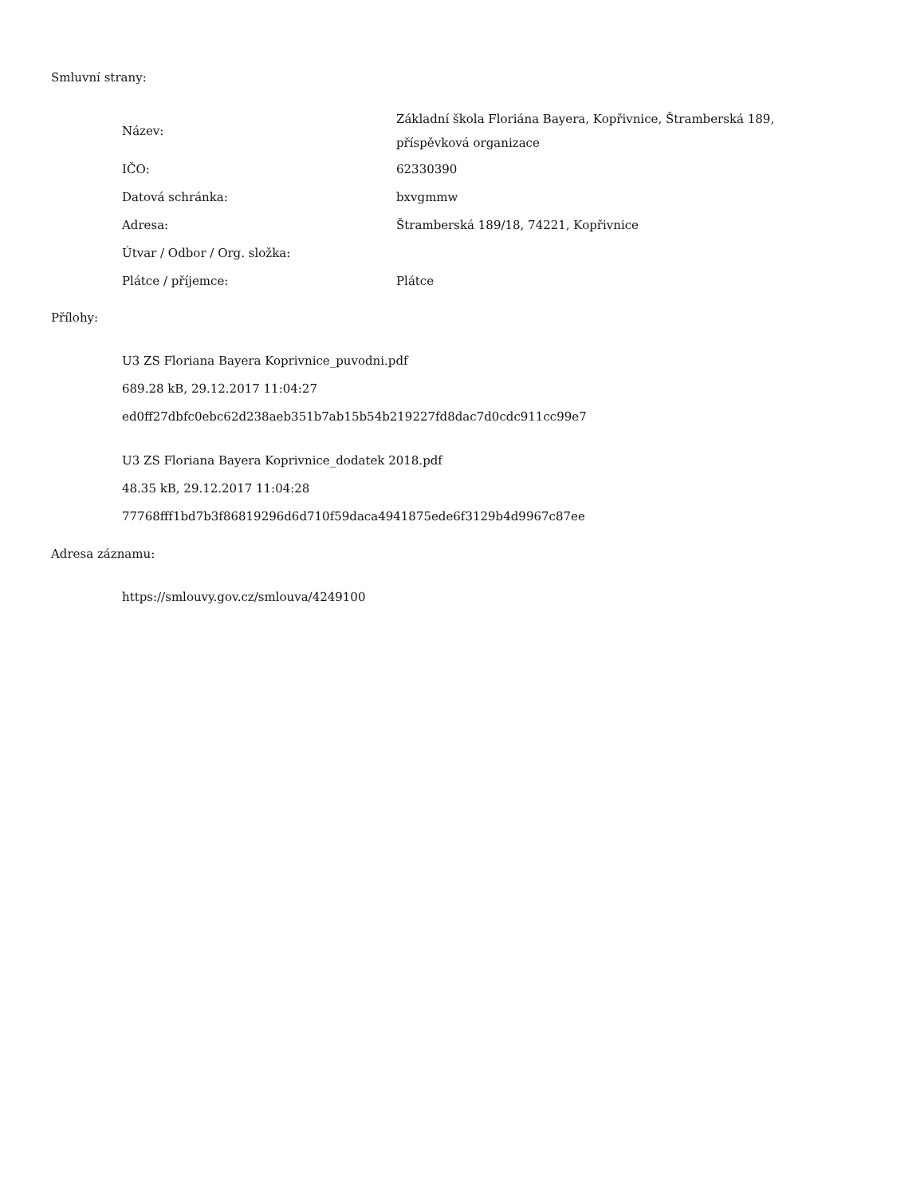Smluvní strany:
| Název: | Základní škola Floriána Bayera, Kopřivnice, Štramberská 189, příspěvková organizace |
| IČO: | 62330390 |
| Datová schránka: | bxvgmmw |
| Adresa: | Štramberská 189/18, 74221, Kopřivnice |
| Útvar / Odbor / Org. složka: | |
| Plátce / příjemce: | Plátce |
Přílohy:
U3 ZS Floriana Bayera Koprivnice_puvodni.pdf
689.28 kB, 29.12.2017 11:04:27
ed0ff27dbfc0ebc62d238aeb351b7ab15b54b219227fd8dac7d0cdc911cc99e7
U3 ZS Floriana Bayera Koprivnice_dodatek 2018.pdf
48.35 kB, 29.12.2017 11:04:28
77768fff1bd7b3f86819296d6d710f59daca4941875ede6f3129b4d9967c87ee
Adresa záznamu:
https://smlouvy.gov.cz/smlouva/4249100